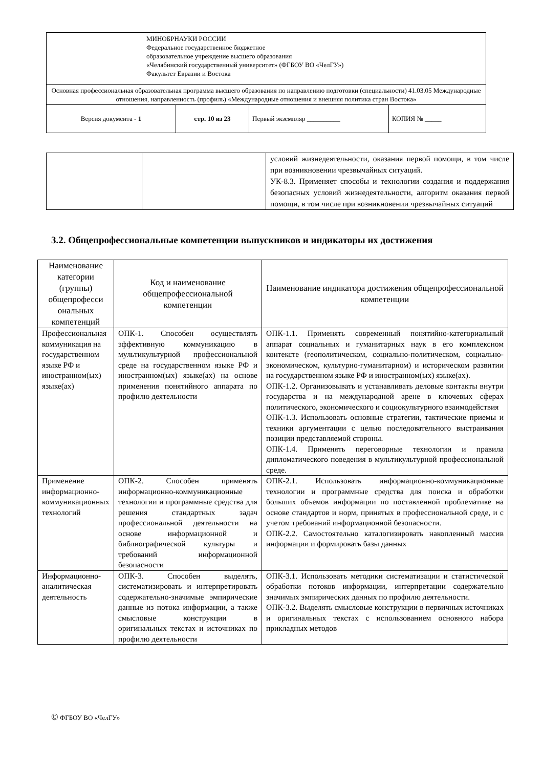| МИНОБРНАУКИ РОССИИ Федеральное государственное бюджетное образовательное учреждение высшего образования «Челябинский государственный университет» (ФГБОУ ВО «ЧелГУ») Факультет Евразии и Востока | | | |
| Основная профессиональная образовательная программа высшего образования по направлению подготовки (специальности) 41.03.05 Международные отношения, направленность (профиль) «Международные отношения и внешняя политика стран Востока» | | | |
| Версия документа - 1 | стр. 10 из 23 | Первый экземпляр __________ | КОПИЯ № _____ |
| | | условий жизнедеятельности, оказания первой помощи, в том числе при возникновении чрезвычайных ситуаций. УК-8.3. Применяет способы и технологии создания и поддержания безопасных условий жизнедеятельности, алгоритм оказания первой помощи, в том числе при возникновении чрезвычайных ситуаций |
3.2. Общепрофессиональные компетенции выпускников и индикаторы их достижения
| Наименование категории (группы) общепрофесси ональных компетенций | Код и наименование общепрофессиональной компетенции | Наименование индикатора достижения общепрофессиональной компетенции |
| --- | --- | --- |
| Профессиональная коммуникация на государственном языке РФ и иностранном(ых) языке(ах) | ОПК-1. Способен осуществлять эффективную коммуникацию в мультикультурной профессиональной среде на государственном языке РФ и иностранном(ых) языке(ах) на основе применения понятийного аппарата по профилю деятельности | ОПК-1.1. Применять современный понятийно-категориальный аппарат социальных и гуманитарных наук в его комплексном контексте (геополитическом, социально-политическом, социально-экономическом, культурно-гуманитарном) и историческом развитии на государственном языке РФ и иностранном(ых) языке(ах). ОПК-1.2. Организовывать и устанавливать деловые контакты внутри государства и на международной арене в ключевых сферах политического, экономического и социокультурного взаимодействия ОПК-1.3. Использовать основные стратегии, тактические приемы и техники аргументации с целью последовательного выстраивания позиции представляемой стороны. ОПК-1.4. Применять переговорные технологии и правила дипломатического поведения в мультикультурной профессиональной среде. |
| Применение информационно-коммуникационных технологий | ОПК-2. Способен применять информационно-коммуникационные технологии и программные средства для решения стандартных задач профессиональной деятельности на основе информационной и библиографической культуры и требований информационной безопасности | ОПК-2.1. Использовать информационно-коммуникационные технологии и программные средства для поиска и обработки больших объемов информации по поставленной проблематике на основе стандартов и норм, принятых в профессиональной среде, и с учетом требований информационной безопасности. ОПК-2.2. Самостоятельно каталогизировать накопленный массив информации и формировать базы данных |
| Информационно-аналитическая деятельность | ОПК-3. Способен выделять, систематизировать и интерпретировать содержательно-значимые эмпирические данные из потока информации, а также смысловые конструкции в оригинальных текстах и источниках по профилю деятельности | ОПК-3.1. Использовать методики систематизации и статистической обработки потоков информации, интерпретации содержательно значимых эмпирических данных по профилю деятельности. ОПК-3.2. Выделять смысловые конструкции в первичных источниках и оригинальных текстах с использованием основного набора прикладных методов |
© ФГБОУ ВО «ЧелГУ»